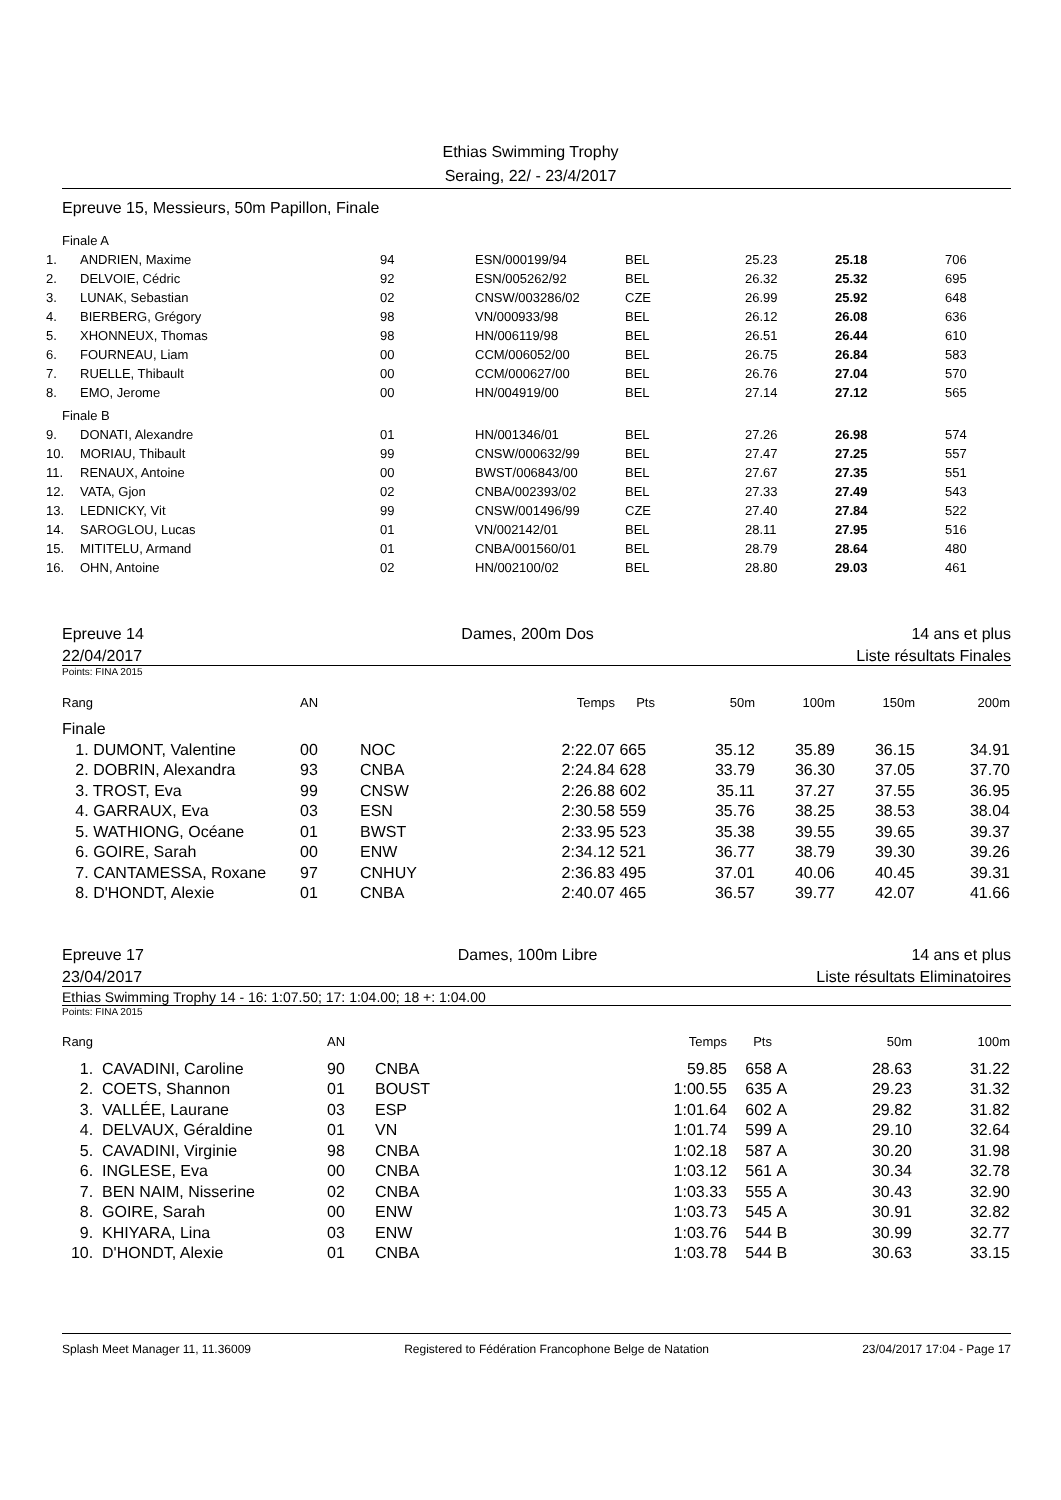Ethias Swimming Trophy
Seraing, 22/ - 23/4/2017
Epreuve 15, Messieurs, 50m Papillon, Finale
| Finale A | | | | | | | |
| 1. | ANDRIEN, Maxime | 94 | ESN/000199/94 | BEL | 25.23 | 25.18 | 706 |
| 2. | DELVOIE, Cédric | 92 | ESN/005262/92 | BEL | 26.32 | 25.32 | 695 |
| 3. | LUNAK, Sebastian | 02 | CNSW/003286/02 | CZE | 26.99 | 25.92 | 648 |
| 4. | BIERBERG, Grégory | 98 | VN/000933/98 | BEL | 26.12 | 26.08 | 636 |
| 5. | XHONNEUX, Thomas | 98 | HN/006119/98 | BEL | 26.51 | 26.44 | 610 |
| 6. | FOURNEAU, Liam | 00 | CCM/006052/00 | BEL | 26.75 | 26.84 | 583 |
| 7. | RUELLE, Thibault | 00 | CCM/000627/00 | BEL | 26.76 | 27.04 | 570 |
| 8. | EMO, Jerome | 00 | HN/004919/00 | BEL | 27.14 | 27.12 | 565 |
| Finale B | | | | | | | |
| 9. | DONATI, Alexandre | 01 | HN/001346/01 | BEL | 27.26 | 26.98 | 574 |
| 10. | MORIAU, Thibault | 99 | CNSW/000632/99 | BEL | 27.47 | 27.25 | 557 |
| 11. | RENAUX, Antoine | 00 | BWST/006843/00 | BEL | 27.67 | 27.35 | 551 |
| 12. | VATA, Gjon | 02 | CNBA/002393/02 | BEL | 27.33 | 27.49 | 543 |
| 13. | LEDNICKY, Vit | 99 | CNSW/001496/99 | CZE | 27.40 | 27.84 | 522 |
| 14. | SAROGLOU, Lucas | 01 | VN/002142/01 | BEL | 28.11 | 27.95 | 516 |
| 15. | MITITELU, Armand | 01 | CNBA/001560/01 | BEL | 28.79 | 28.64 | 480 |
| 16. | OHN, Antoine | 02 | HN/002100/02 | BEL | 28.80 | 29.03 | 461 |
Epreuve 14 Dames, 200m Dos 14 ans et plus
22/04/2017 Liste résultats Finales
Points: FINA 2015
| Rang | AN | | Temps | Pts | 50m | 100m | 150m | 200m |
| --- | --- | --- | --- | --- | --- | --- | --- | --- |
| Finale | | | | | | | | |
| 1. DUMONT, Valentine | 00 | NOC | 2:22.07 | 665 | 35.12 | 35.89 | 36.15 | 34.91 |
| 2. DOBRIN, Alexandra | 93 | CNBA | 2:24.84 | 628 | 33.79 | 36.30 | 37.05 | 37.70 |
| 3. TROST, Eva | 99 | CNSW | 2:26.88 | 602 | 35.11 | 37.27 | 37.55 | 36.95 |
| 4. GARRAUX, Eva | 03 | ESN | 2:30.58 | 559 | 35.76 | 38.25 | 38.53 | 38.04 |
| 5. WATHIONG, Océane | 01 | BWST | 2:33.95 | 523 | 35.38 | 39.55 | 39.65 | 39.37 |
| 6. GOIRE, Sarah | 00 | ENW | 2:34.12 | 521 | 36.77 | 38.79 | 39.30 | 39.26 |
| 7. CANTAMESSA, Roxane | 97 | CNHUY | 2:36.83 | 495 | 37.01 | 40.06 | 40.45 | 39.31 |
| 8. D'HONDT, Alexie | 01 | CNBA | 2:40.07 | 465 | 36.57 | 39.77 | 42.07 | 41.66 |
Epreuve 17 Dames, 100m Libre 14 ans et plus
23/04/2017 Liste résultats Eliminatoires
Ethias Swimming Trophy 14 - 16: 1:07.50; 17: 1:04.00; 18 +: 1:04.00
Points: FINA 2015
| Rang | AN | | Temps | Pts | | 50m | 100m |
| --- | --- | --- | --- | --- | --- | --- | --- |
| 1. CAVADINI, Caroline | 90 | CNBA | 59.85 | 658 | A | 28.63 | 31.22 |
| 2. COETS, Shannon | 01 | BOUST | 1:00.55 | 635 | A | 29.23 | 31.32 |
| 3. VALLÉE, Laurane | 03 | ESP | 1:01.64 | 602 | A | 29.82 | 31.82 |
| 4. DELVAUX, Géraldine | 01 | VN | 1:01.74 | 599 | A | 29.10 | 32.64 |
| 5. CAVADINI, Virginie | 98 | CNBA | 1:02.18 | 587 | A | 30.20 | 31.98 |
| 6. INGLESE, Eva | 00 | CNBA | 1:03.12 | 561 | A | 30.34 | 32.78 |
| 7. BEN NAIM, Nisserine | 02 | CNBA | 1:03.33 | 555 | A | 30.43 | 32.90 |
| 8. GOIRE, Sarah | 00 | ENW | 1:03.73 | 545 | A | 30.91 | 32.82 |
| 9. KHIYARA, Lina | 03 | ENW | 1:03.76 | 544 | B | 30.99 | 32.77 |
| 10. D'HONDT, Alexie | 01 | CNBA | 1:03.78 | 544 | B | 30.63 | 33.15 |
Splash Meet Manager 11, 11.36009 Registered to Fédération Francophone Belge de Natation 23/04/2017 17:04 - Page 17